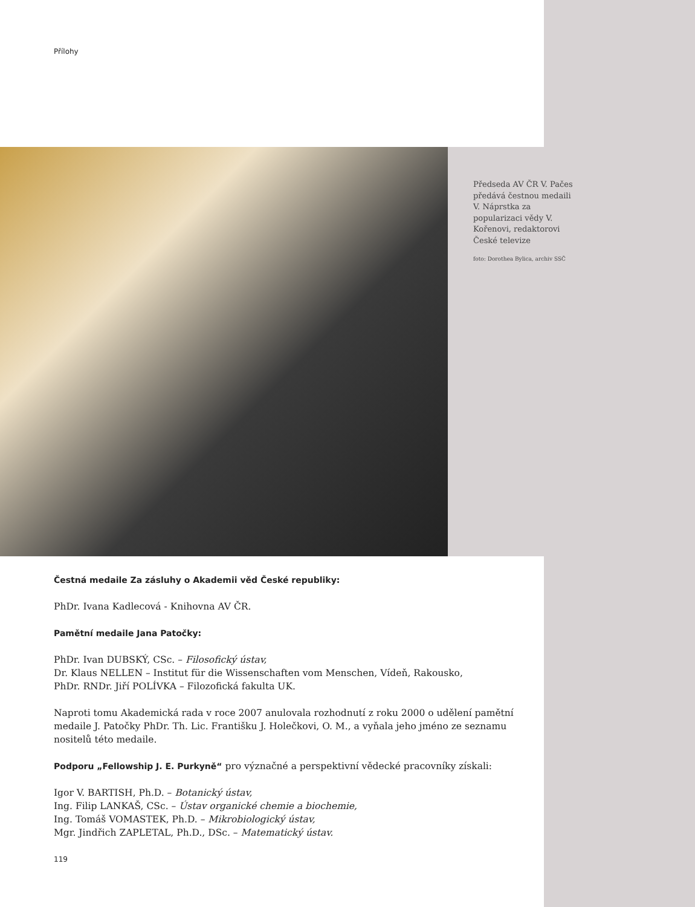Přílohy
Předseda AV ČR V. Pačes předává čestnou medaili V. Náprstka za popularizaci vědy V. Kořenovi, redaktorovi České televize
foto: Dorothea Bylica, archiv SSČ
Čestná medaile Za zásluhy o Akademii věd České republiky:
PhDr. Ivana Kadlecová - Knihovna AV ČR.
Pamětní medaile Jana Patočky:
PhDr. Ivan DUBSKÝ, CSc. – Filosofický ústav,
Dr. Klaus NELLEN – Institut für die Wissenschaften vom Menschen, Vídeň, Rakousko,
PhDr. RNDr. Jiří POLÍVKA – Filozofická fakulta UK.
Naproti tomu Akademická rada v roce 2007 anulovala rozhodnutí z roku 2000 o udělení pamětní medaile J. Patočky PhDr. Th. Lic. Františku J. Holečkovi, O. M., a vyňala jeho jméno ze seznamu nositelů této medaile.
Podporu „Fellowship J. E. Purkyně“ pro význačné a perspektivní vědecké pracovníky získali:
Igor V. BARTISH, Ph.D. – Botanický ústav,
Ing. Filip LANKAŠ, CSc. – Ústav organické chemie a biochemie,
Ing. Tomáš VOMASTEK, Ph.D. – Mikrobiologický ústav,
Mgr. Jindřich ZAPLETAL, Ph.D., DSc. – Matematický ústav.
119